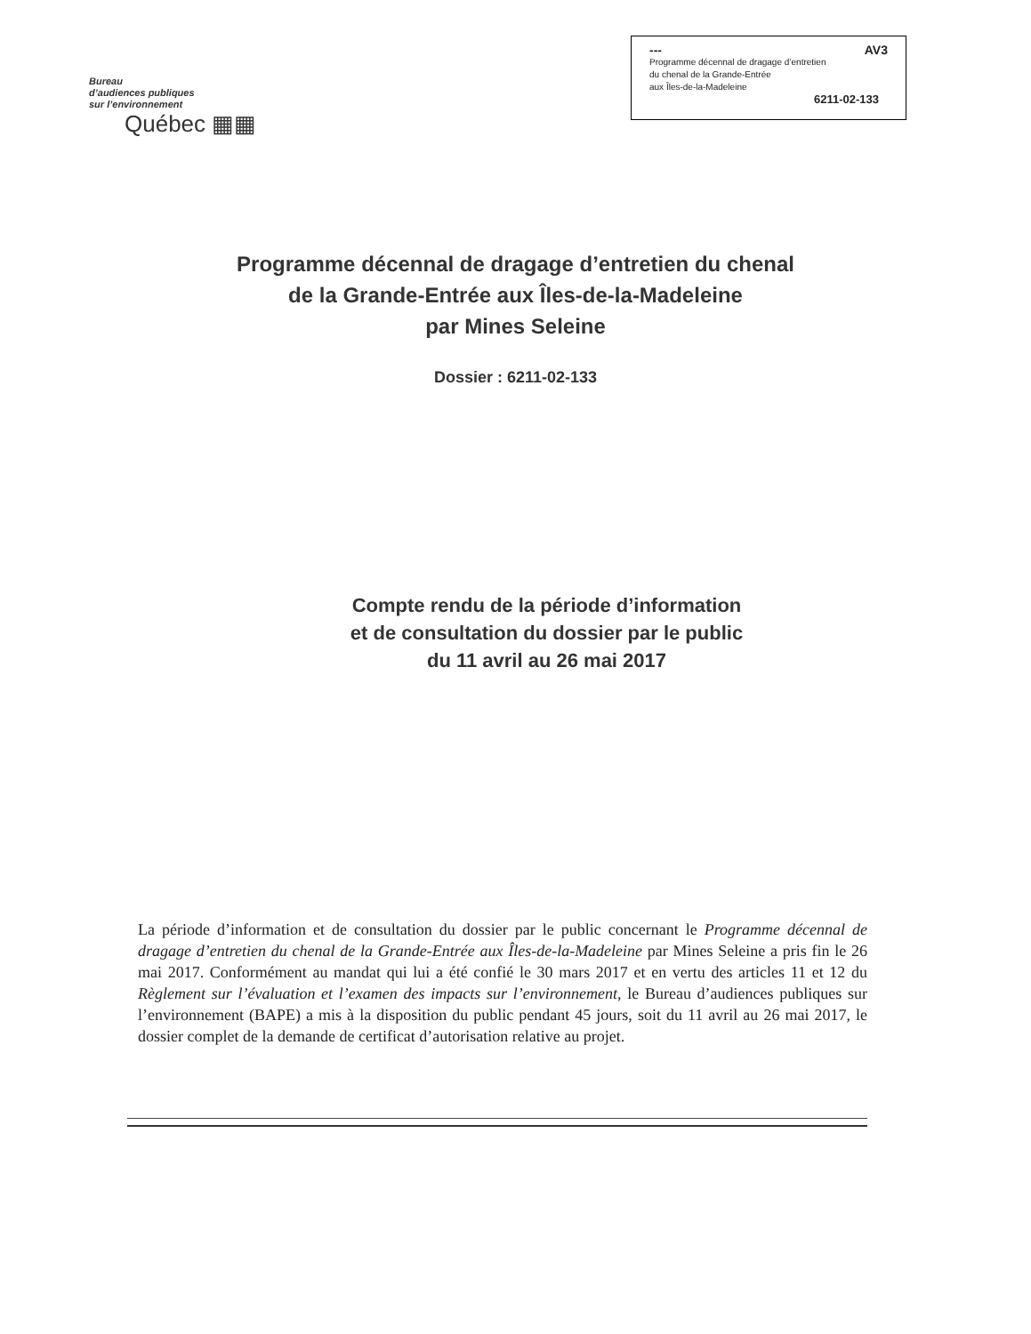Bureau
d’audiences publiques
sur l’environnement
Québec ▦▦
--- AV3
Programme décennal de dragage d’entretien
du chenal de la Grande-Entrée
aux Îles-de-la-Madeleine
6211-02-133
Programme décennal de dragage d’entretien du chenal
de la Grande-Entrée aux Îles-de-la-Madeleine
par Mines Seleine
Dossier : 6211-02-133
Compte rendu de la période d’information
et de consultation du dossier par le public
du 11 avril au 26 mai 2017
La période d’information et de consultation du dossier par le public concernant le Programme décennal de dragage d’entretien du chenal de la Grande-Entrée aux Îles-de-la-Madeleine par Mines Seleine a pris fin le 26 mai 2017. Conformément au mandat qui lui a été confié le 30 mars 2017 et en vertu des articles 11 et 12 du Règlement sur l’évaluation et l’examen des impacts sur l’environnement, le Bureau d’audiences publiques sur l’environnement (BAPE) a mis à la disposition du public pendant 45 jours, soit du 11 avril au 26 mai 2017, le dossier complet de la demande de certificat d’autorisation relative au projet.